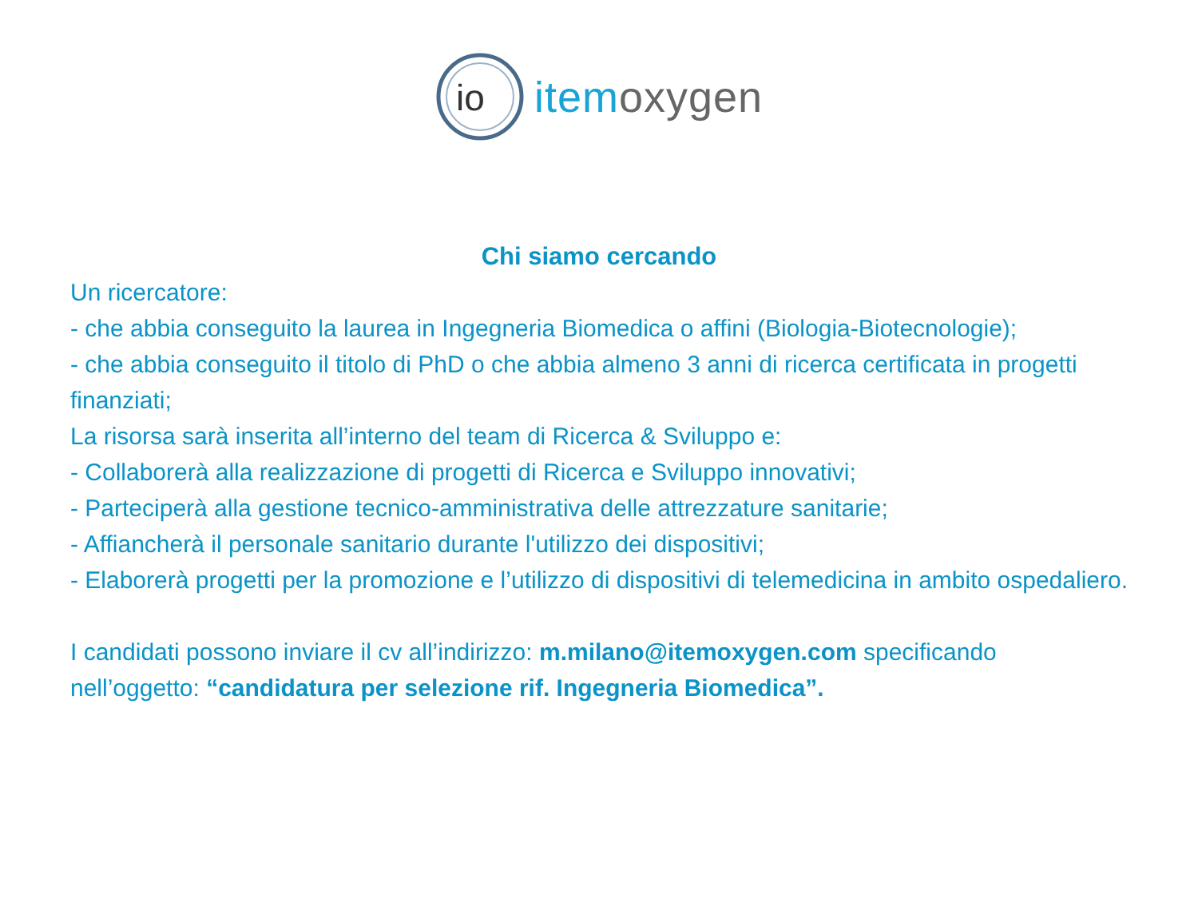io
item oxygen
Chi siamo cercando
Un ricercatore:
- che abbia conseguito la laurea in Ingegneria Biomedica o affini (Biologia-Biotecnologie);
- che abbia conseguito il titolo di PhD o che abbia almeno 3 anni di ricerca certificata in progetti finanziati;
La risorsa sarà inserita all’interno del team di Ricerca & Sviluppo e:
- Collaborerà alla realizzazione di progetti di Ricerca e Sviluppo innovativi;
- Parteciperà alla gestione tecnico-amministrativa delle attrezzature sanitarie;
- Affiancherà il personale sanitario durante l'utilizzo dei dispositivi;
- Elaborerà progetti per la promozione e l’utilizzo di dispositivi di telemedicina in ambito ospedaliero.
I candidati possono inviare il cv all’indirizzo: m.milano@itemoxygen.com specificando nell’oggetto: “candidatura per selezione rif. Ingegneria Biomedica”.